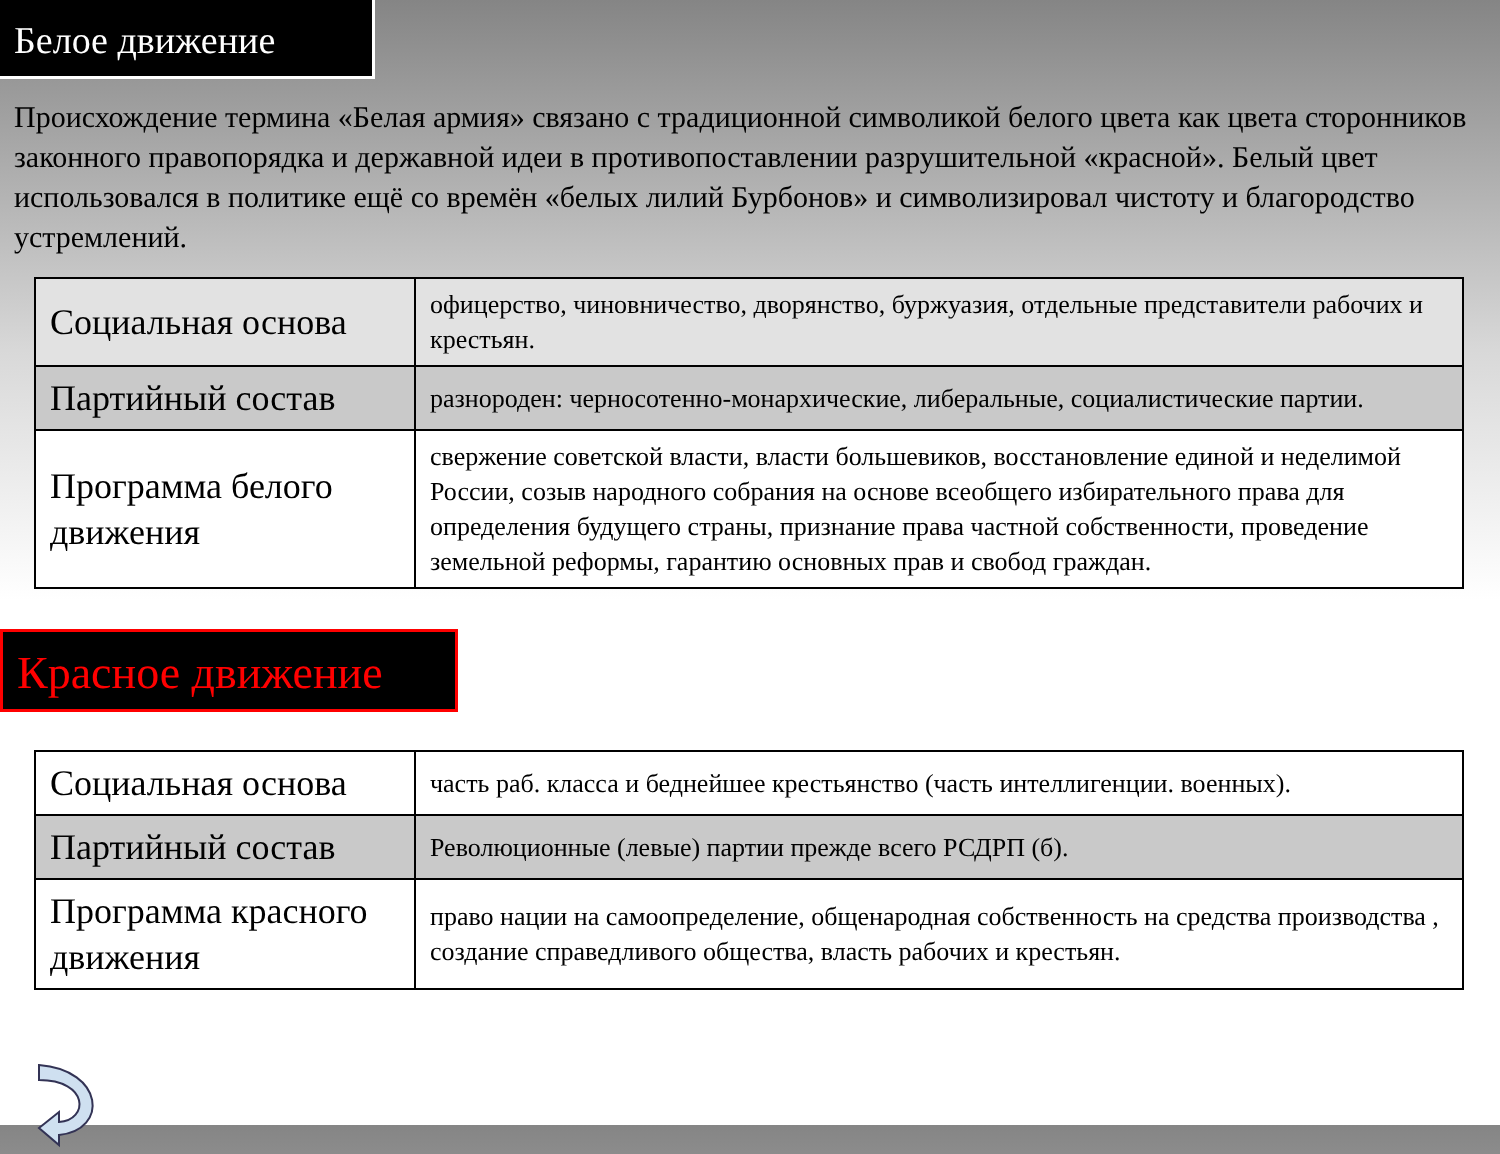Белое движение
Происхождение термина «Белая армия» связано с традиционной символикой белого цвета как цвета сторонников законного правопорядка и державной идеи в противопоставлении разрушительной «красной». Белый цвет использовался в политике ещё со времён «белых лилий Бурбонов» и символизировал чистоту и благородство устремлений.
| Социальная основа | офицерство, чиновничество, дворянство, буржуазия, отдельные представители рабочих и крестьян. |
| Партийный состав | разнороден: черносотенно-монархические, либеральные, социалистические партии. |
| Программа белого движения | свержение советской власти, власти большевиков, восстановление единой и неделимой России, созыв народного собрания на основе всеобщего избирательного права для определения будущего страны, признание права частной собственности, проведение земельной реформы, гарантию основных прав и свобод граждан. |
Красное движение
| Социальная основа | часть раб. класса и беднейшее крестьянство (часть интеллигенции. военных). |
| Партийный состав | Революционные (левые) партии прежде всего РСДРП (б). |
| Программа красного движения | право нации на самоопределение, общенародная собственность на средства производства , создание справедливого общества, власть рабочих и крестьян. |